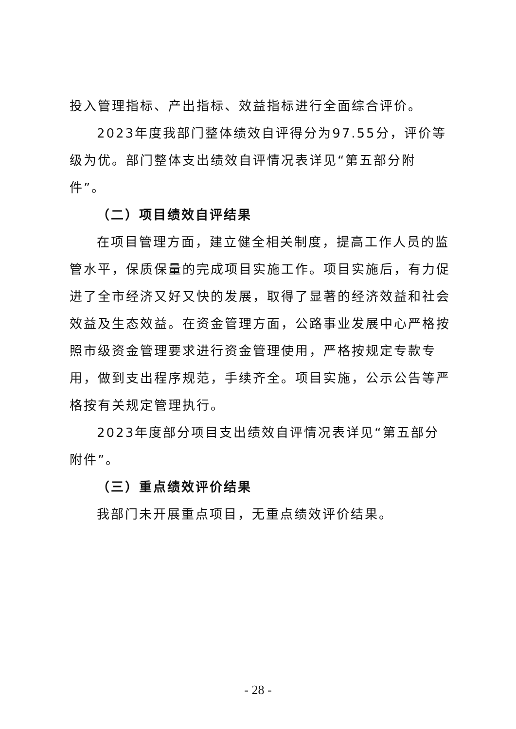投入管理指标、产出指标、效益指标进行全面综合评价。
2023年度我部门整体绩效自评得分为97.55分，评价等级为优。部门整体支出绩效自评情况表详见“第五部分附件”。
（二）项目绩效自评结果
在项目管理方面，建立健全相关制度，提高工作人员的监管水平，保质保量的完成项目实施工作。项目实施后，有力促进了全市经济又好又快的发展，取得了显著的经济效益和社会效益及生态效益。在资金管理方面，公路事业发展中心严格按照市级资金管理要求进行资金管理使用，严格按规定专款专用，做到支出程序规范，手续齐全。项目实施，公示公告等严格按有关规定管理执行。
2023年度部分项目支出绩效自评情况表详见“第五部分附件”。
（三）重点绩效评价结果
我部门未开展重点项目，无重点绩效评价结果。
- 28 -